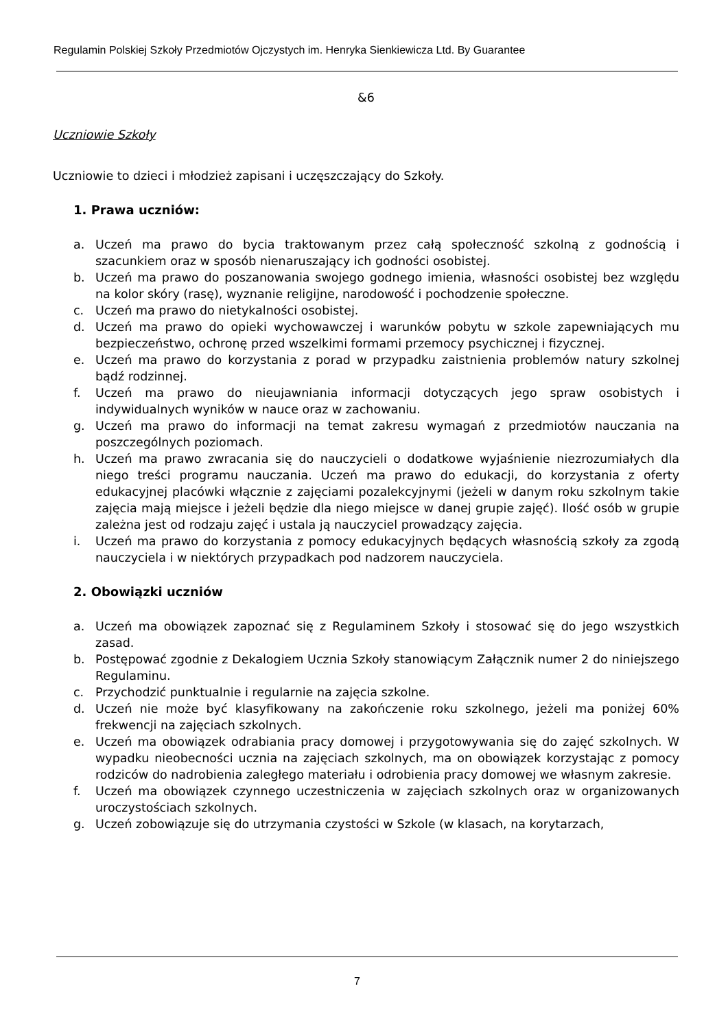Regulamin Polskiej Szkoły Przedmiotów Ojczystych im. Henryka Sienkiewicza Ltd. By Guarantee
&6
Uczniowie Szkoły
Uczniowie to dzieci i młodzież zapisani i uczęszczający do Szkoły.
1. Prawa uczniów:
a. Uczeń ma prawo do bycia traktowanym przez całą społeczność szkolną z godnością i szacunkiem oraz w sposób nienaruszający ich godności osobistej.
b. Uczeń ma prawo do poszanowania swojego godnego imienia, własności osobistej bez względu na kolor skóry (rasę), wyznanie religijne, narodowość i pochodzenie społeczne.
c. Uczeń ma prawo do nietykalności osobistej.
d. Uczeń ma prawo do opieki wychowawczej i warunków pobytu w szkole zapewniających mu bezpieczeństwo, ochronę przed wszelkimi formami przemocy psychicznej i fizycznej.
e. Uczeń ma prawo do korzystania z porad w przypadku zaistnienia problemów natury szkolnej bądź rodzinnej.
f. Uczeń ma prawo do nieujawniania informacji dotyczących jego spraw osobistych i indywidualnych wyników w nauce oraz w zachowaniu.
g. Uczeń ma prawo do informacji na temat zakresu wymagań z przedmiotów nauczania na poszczególnych poziomach.
h. Uczeń ma prawo zwracania się do nauczycieli o dodatkowe wyjaśnienie niezrozumiałych dla niego treści programu nauczania. Uczeń ma prawo do edukacji, do korzystania z oferty edukacyjnej placówki włącznie z zajęciami pozalekcyjnymi (jeżeli w danym roku szkolnym takie zajęcia mają miejsce i jeżeli będzie dla niego miejsce w danej grupie zajęć). Ilość osób w grupie zależna jest od rodzaju zajęć i ustala ją nauczyciel prowadzący zajęcia.
i. Uczeń ma prawo do korzystania z pomocy edukacyjnych będących własnością szkoły za zgodą nauczyciela i w niektórych przypadkach pod nadzorem nauczyciela.
2. Obowiązki uczniów
a. Uczeń ma obowiązek zapoznać się z Regulaminem Szkoły i stosować się do jego wszystkich zasad.
b. Postępować zgodnie z Dekalogiem Ucznia Szkoły stanowiącym Załącznik numer 2 do niniejszego Regulaminu.
c. Przychodzić punktualnie i regularnie na zajęcia szkolne.
d. Uczeń nie może być klasyfikowany na zakończenie roku szkolnego, jeżeli ma poniżej 60% frekwencji na zajęciach szkolnych.
e. Uczeń ma obowiązek odrabiania pracy domowej i przygotowywania się do zajęć szkolnych. W wypadku nieobecności ucznia na zajęciach szkolnych, ma on obowiązek korzystając z pomocy rodziców do nadrobienia zaległego materiału i odrobienia pracy domowej we własnym zakresie.
f. Uczeń ma obowiązek czynnego uczestniczenia w zajęciach szkolnych oraz w organizowanych uroczystościach szkolnych.
g. Uczeń zobowiązuje się do utrzymania czystości w Szkole (w klasach, na korytarzach,
7